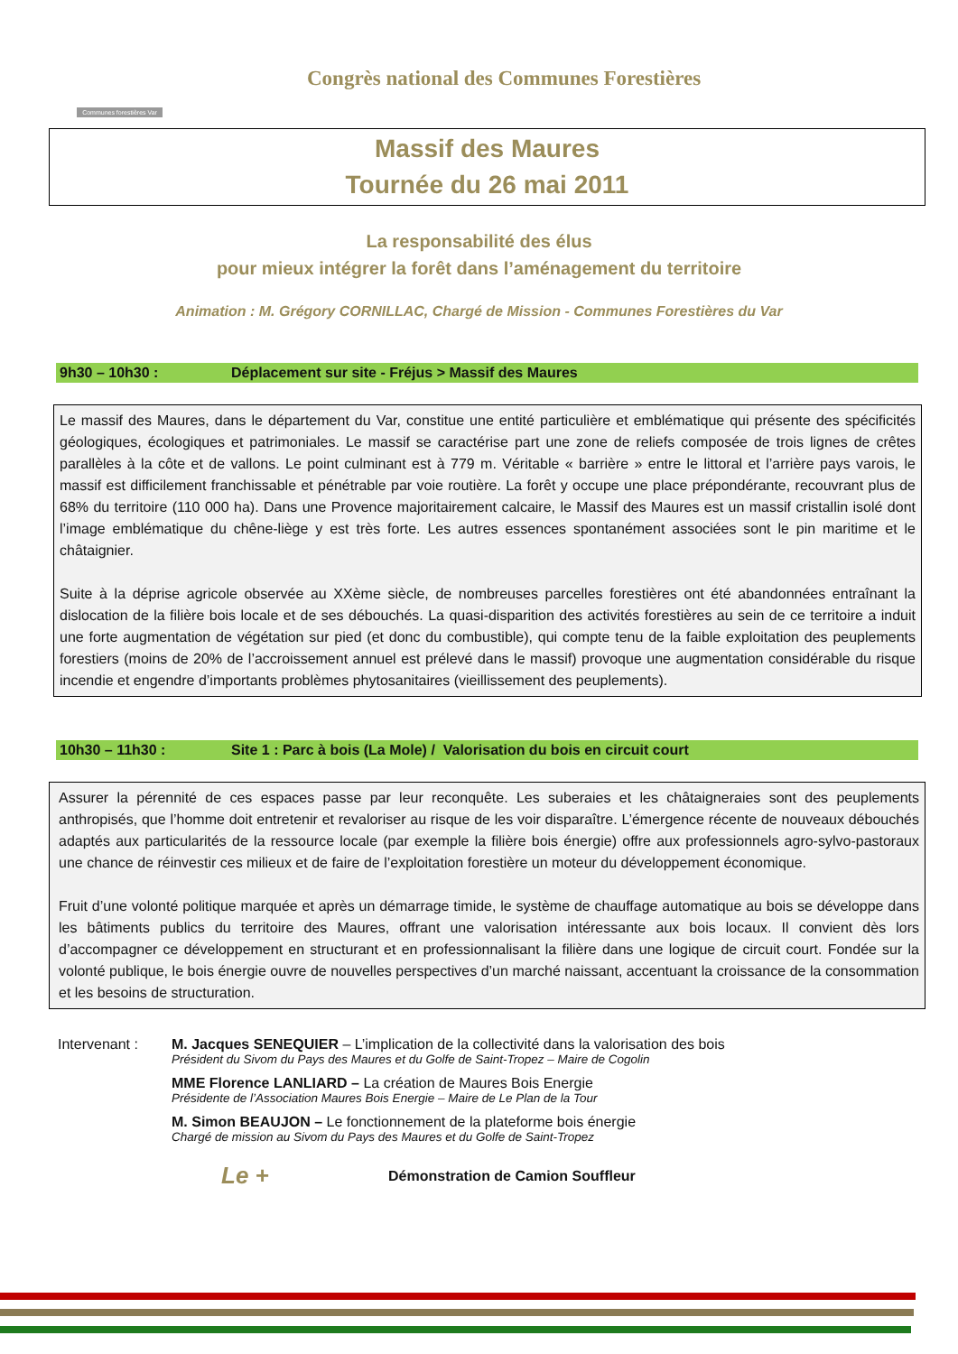Communes forestières Var
Congrès national des Communes Forestières
Massif des Maures
Tournée du 26 mai 2011
La responsabilité des élus
pour mieux intégrer la forêt dans l’aménagement du territoire
Animation : M. Grégory CORNILLAC, Chargé de Mission - Communes Forestières du Var
9h30 – 10h30 : Déplacement sur site - Fréjus > Massif des Maures
Le massif des Maures, dans le département du Var, constitue une entité particulière et emblématique qui présente des spécificités géologiques, écologiques et patrimoniales. Le massif se caractérise part une zone de reliefs composée de trois lignes de crêtes parallèles à la côte et de vallons. Le point culminant est à 779 m. Véritable « barrière » entre le littoral et l’arrière pays varois, le massif est difficilement franchissable et pénétrable par voie routière. La forêt y occupe une place prépondérante, recouvrant plus de 68% du territoire (110 000 ha). Dans une Provence majoritairement calcaire, le Massif des Maures est un massif cristallin isolé dont l’image emblématique du chêne-liège y est très forte. Les autres essences spontanément associées sont le pin maritime et le châtaignier.
Suite à la déprise agricole observée au XXème siècle, de nombreuses parcelles forestières ont été abandonnées entraînant la dislocation de la filière bois locale et de ses débouchés. La quasi-disparition des activités forestières au sein de ce territoire a induit une forte augmentation de végétation sur pied (et donc du combustible), qui compte tenu de la faible exploitation des peuplements forestiers (moins de 20% de l’accroissement annuel est prélevé dans le massif) provoque une augmentation considérable du risque incendie et engendre d’importants problèmes phytosanitaires (vieillissement des peuplements).
10h30 – 11h30 : Site 1 : Parc à bois (La Mole) / Valorisation du bois en circuit court
Assurer la pérennité de ces espaces passe par leur reconquête. Les suberaies et les châtaigneraies sont des peuplements anthropisés, que l’homme doit entretenir et revaloriser au risque de les voir disparaître. L’émergence récente de nouveaux débouchés adaptés aux particularités de la ressource locale (par exemple la filière bois énergie) offre aux professionnels agro-sylvo-pastoraux une chance de réinvestir ces milieux et de faire de l’exploitation forestière un moteur du développement économique.
Fruit d’une volonté politique marquée et après un démarrage timide, le système de chauffage automatique au bois se développe dans les bâtiments publics du territoire des Maures, offrant une valorisation intéressante aux bois locaux. Il convient dès lors d’accompagner ce développement en structurant et en professionnalisant la filière dans une logique de circuit court. Fondée sur la volonté publique, le bois énergie ouvre de nouvelles perspectives d’un marché naissant, accentuant la croissance de la consommation et les besoins de structuration.
Intervenant : M. Jacques SENEQUIER – L’implication de la collectivité dans la valorisation des bois
Président du Sivom du Pays des Maures et du Golfe de Saint-Tropez – Maire de Cogolin
MME Florence LANLIARD – La création de Maures Bois Energie
Présidente de l’Association Maures Bois Energie – Maire de Le Plan de la Tour
M. Simon BEAUJON – Le fonctionnement de la plateforme bois énergie
Chargé de mission au Sivom du Pays des Maures et du Golfe de Saint-Tropez
Le + Démonstration de Camion Souffleur